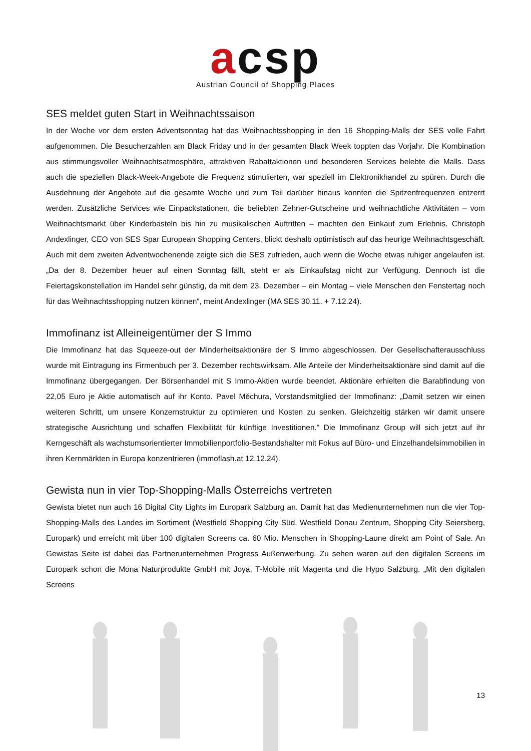acsp
Austrian Council of Shopping Places
SES meldet guten Start in Weihnachtssaison
In der Woche vor dem ersten Adventsonntag hat das Weihnachtsshopping in den 16 Shopping-Malls der SES volle Fahrt aufgenommen. Die Besucherzahlen am Black Friday und in der gesamten Black Week toppten das Vorjahr. Die Kombination aus stimmungsvoller Weihnachtsatmosphäre, attraktiven Rabattaktionen und besonderen Services belebte die Malls. Dass auch die speziellen Black-Week-Angebote die Frequenz stimulierten, war speziell im Elektronikhandel zu spüren. Durch die Ausdehnung der Angebote auf die gesamte Woche und zum Teil darüber hinaus konnten die Spitzenfrequenzen entzerrt werden. Zusätzliche Services wie Einpackstationen, die beliebten Zehner-Gutscheine und weihnachtliche Aktivitäten – vom Weihnachtsmarkt über Kinderbasteln bis hin zu musikalischen Auftritten – machten den Einkauf zum Erlebnis. Christoph Andexlinger, CEO von SES Spar European Shopping Centers, blickt deshalb optimistisch auf das heurige Weihnachtsgeschäft. Auch mit dem zweiten Adventwochenende zeigte sich die SES zufrieden, auch wenn die Woche etwas ruhiger angelaufen ist. „Da der 8. Dezember heuer auf einen Sonntag fällt, steht er als Einkaufstag nicht zur Verfügung. Dennoch ist die Feiertagskonstellation im Handel sehr günstig, da mit dem 23. Dezember – ein Montag – viele Menschen den Fenstertag noch für das Weihnachtsshopping nutzen können“, meint Andexlinger (MA SES 30.11. + 7.12.24).
Immofinanz ist Alleineigentümer der S Immo
Die Immofinanz hat das Squeeze-out der Minderheitsaktionäre der S Immo abgeschlossen. Der Gesellschafterausschluss wurde mit Eintragung ins Firmenbuch per 3. Dezember rechtswirksam. Alle Anteile der Minderheitsaktionäre sind damit auf die Immofinanz übergegangen. Der Börsenhandel mit S Immo-Aktien wurde beendet. Aktionäre erhielten die Barabfindung von 22,05 Euro je Aktie automatisch auf ihr Konto. Pavel Měchura, Vorstandsmitglied der Immofinanz: „Damit setzen wir einen weiteren Schritt, um unsere Konzernstruktur zu optimieren und Kosten zu senken. Gleichzeitig stärken wir damit unsere strategische Ausrichtung und schaffen Flexibilität für künftige Investitionen." Die Immofinanz Group will sich jetzt auf ihr Kerngeschäft als wachstumsorientierter Immobilienportfolio-Bestandshalter mit Fokus auf Büro- und Einzelhandelsimmobilien in ihren Kernmärkten in Europa konzentrieren (immoflash.at 12.12.24).
Gewista nun in vier Top-Shopping-Malls Österreichs vertreten
Gewista bietet nun auch 16 Digital City Lights im Europark Salzburg an. Damit hat das Medienunternehmen nun die vier Top-Shopping-Malls des Landes im Sortiment (Westfield Shopping City Süd, Westfield Donau Zentrum, Shopping City Seiersberg, Europark) und erreicht mit über 100 digitalen Screens ca. 60 Mio. Menschen in Shopping-Laune direkt am Point of Sale. An Gewistas Seite ist dabei das Partnerunternehmen Progress Außenwerbung. Zu sehen waren auf den digitalen Screens im Europark schon die Mona Naturprodukte GmbH mit Joya, T-Mobile mit Magenta und die Hypo Salzburg. „Mit den digitalen Screens
13